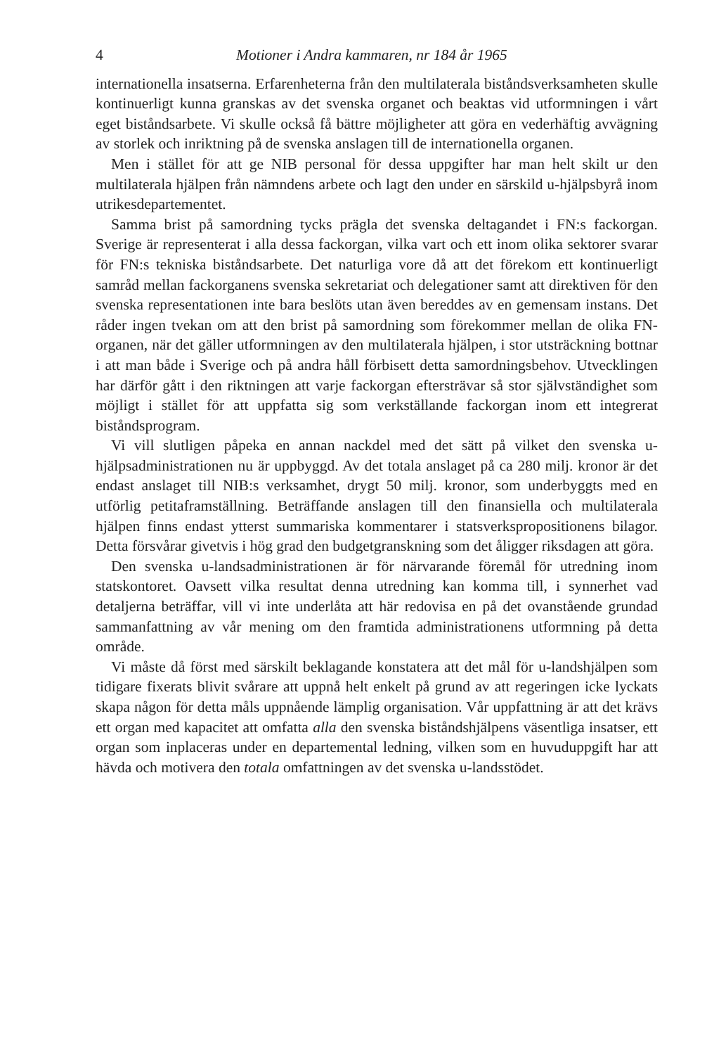4 Motioner i Andra kammaren, nr 184 år 1965
internationella insatserna. Erfarenheterna från den multilaterala bistånds­verksamheten skulle kontinuerligt kunna granskas av det svenska organet och beaktas vid utformningen i vårt eget biståndsarbete. Vi skulle också få bättre möjligheter att göra en vederhäftig avvägning av storlek och inrikt­ning på de svenska anslagen till de internationella organen.
Men i stället för att ge NIB personal för dessa uppgifter har man helt skilt ur den multilaterala hjälpen från nämndens arbete och lagt den under en särskild u-hjälpsbyrå inom utrikesdepartementet.
Samma brist på samordning tycks prägla det svenska deltagandet i FN:s fackorgan. Sverige är representerat i alla dessa fackorgan, vilka vart och ett inom olika sektorer svarar för FN:s tekniska biståndsarbete. Det natur­liga vore då att det förekom ett kontinuerligt samråd mellan fackorganens svenska sekretariat och delegationer samt att direktiven för den svenska representationen inte bara beslöts utan även bereddes av en gemensam in­stans. Det råder ingen tvekan om att den brist på samordning som förekom­mer mellan de olika FN-organen, när det gäller utformningen av den mul­tilaterala hjälpen, i stor utsträckning bottnar i att man både i Sverige och på andra håll förbisett detta samordningsbehov. Utvecklingen har därför gått i den riktningen att varje fackorgan eftersträvar så stor självständig­het som möjligt i stället för att uppfatta sig som verkställande fackorgan inom ett integrerat biståndsprogram.
Vi vill slutligen påpeka en annan nackdel med det sätt på vilket den svenska u-hjälpsadministrationen nu är uppbyggd. Av det totala anslaget på ca 280 milj. kronor är det endast anslaget till NIB:s verksamhet, drygt 50 milj. kronor, som underbyggts med en utförlig petitaframställning. Be­träffande anslagen till den finansiella och multilaterala hjälpen finns en­dast ytterst summariska kommentarer i statsverkspropositionens bilagor. Detta försvårar givetvis i hög grad den budgetgranskning som det åligger riksdagen att göra.
Den svenska u-landsadministrationen är för närvarande föremål för ut­redning inom statskontoret. Oavsett vilka resultat denna utredning kan komma till, i synnerhet vad detaljerna beträffar, vill vi inte underlåta att här redovisa en på det ovanstående grundad sammanfattning av vår me­ning om den framtida administrationens utformning på detta område.
Vi måste då först med särskilt beklagande konstatera att det mål för u-landshjälpen som tidigare fixerats blivit svårare att uppnå helt enkelt på grund av att regeringen icke lyckats skapa någon för detta måls uppnående lämplig organisation. Vår uppfattning är att det krävs ett organ med ka­pacitet att omfatta alla den svenska biståndshjälpens väsentliga insatser, ett organ som inplaceras under en departemental ledning, vilken som en huvuduppgift har att hävda och motivera den totala omfattningen av det svenska u-landsstödet.